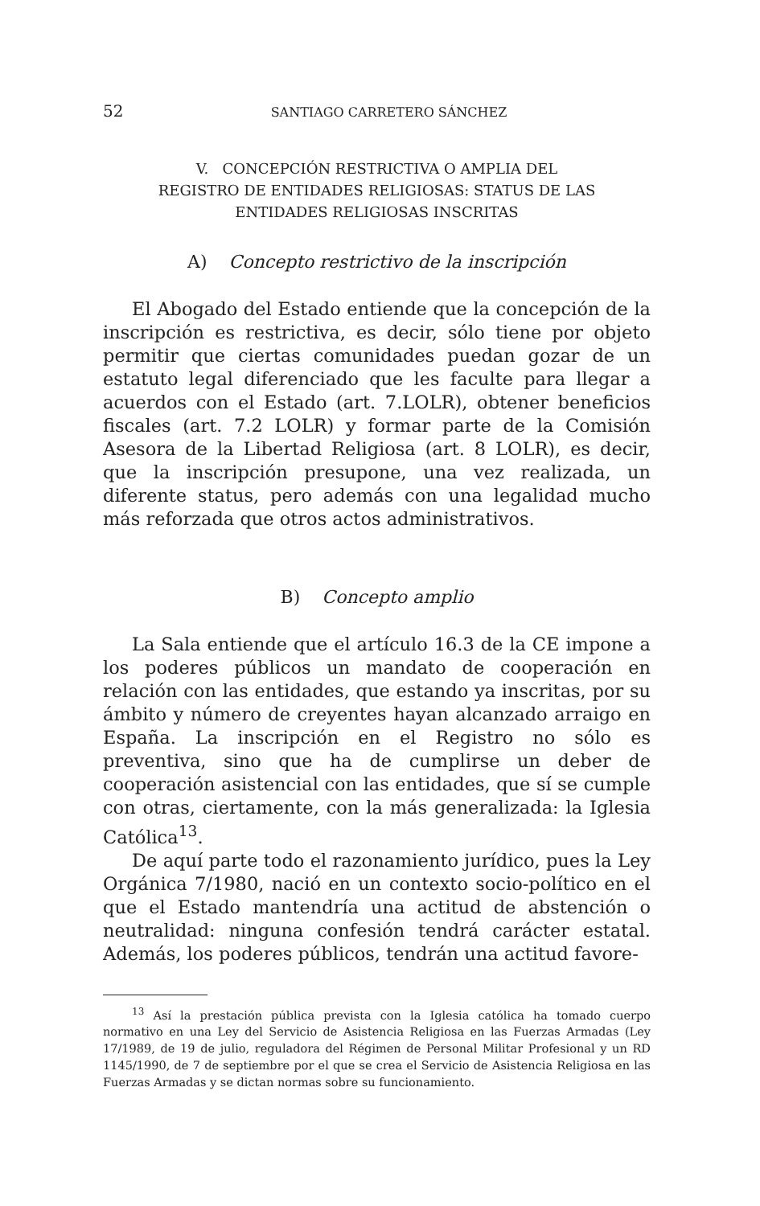52 SANTIAGO CARRETERO SÁNCHEZ
V. CONCEPCIÓN RESTRICTIVA O AMPLIA DEL
REGISTRO DE ENTIDADES RELIGIOSAS: STATUS DE LAS
ENTIDADES RELIGIOSAS INSCRITAS
A) Concepto restrictivo de la inscripción
El Abogado del Estado entiende que la concepción de la inscripción es restrictiva, es decir, sólo tiene por objeto permitir que ciertas comunidades puedan gozar de un estatuto legal diferenciado que les faculte para llegar a acuerdos con el Estado (art. 7.LOLR), obtener beneficios fiscales (art. 7.2 LOLR) y formar parte de la Comisión Asesora de la Libertad Religiosa (art. 8 LOLR), es decir, que la inscripción presupone, una vez realizada, un diferente status, pero además con una legalidad mucho más reforzada que otros actos administrativos.
B) Concepto amplio
La Sala entiende que el artículo 16.3 de la CE impone a los poderes públicos un mandato de cooperación en relación con las entidades, que estando ya inscritas, por su ámbito y número de creyentes hayan alcanzado arraigo en España. La inscripción en el Registro no sólo es preventiva, sino que ha de cumplirse un deber de cooperación asistencial con las entidades, que sí se cumple con otras, ciertamente, con la más generalizada: la Iglesia Católica<sup>13</sup>.
De aquí parte todo el razonamiento jurídico, pues la Ley Orgánica 7/1980, nació en un contexto socio-político en el que el Estado mantendría una actitud de abstención o neutralidad: ninguna confesión tendrá carácter estatal. Además, los poderes públicos, tendrán una actitud favore-
<sup>13</sup> Así la prestación pública prevista con la Iglesia católica ha tomado cuerpo normativo en una Ley del Servicio de Asistencia Religiosa en las Fuerzas Armadas (Ley 17/1989, de 19 de julio, reguladora del Régimen de Personal Militar Profesional y un RD 1145/1990, de 7 de septiembre por el que se crea el Servicio de Asistencia Religiosa en las Fuerzas Armadas y se dictan normas sobre su funcionamiento.